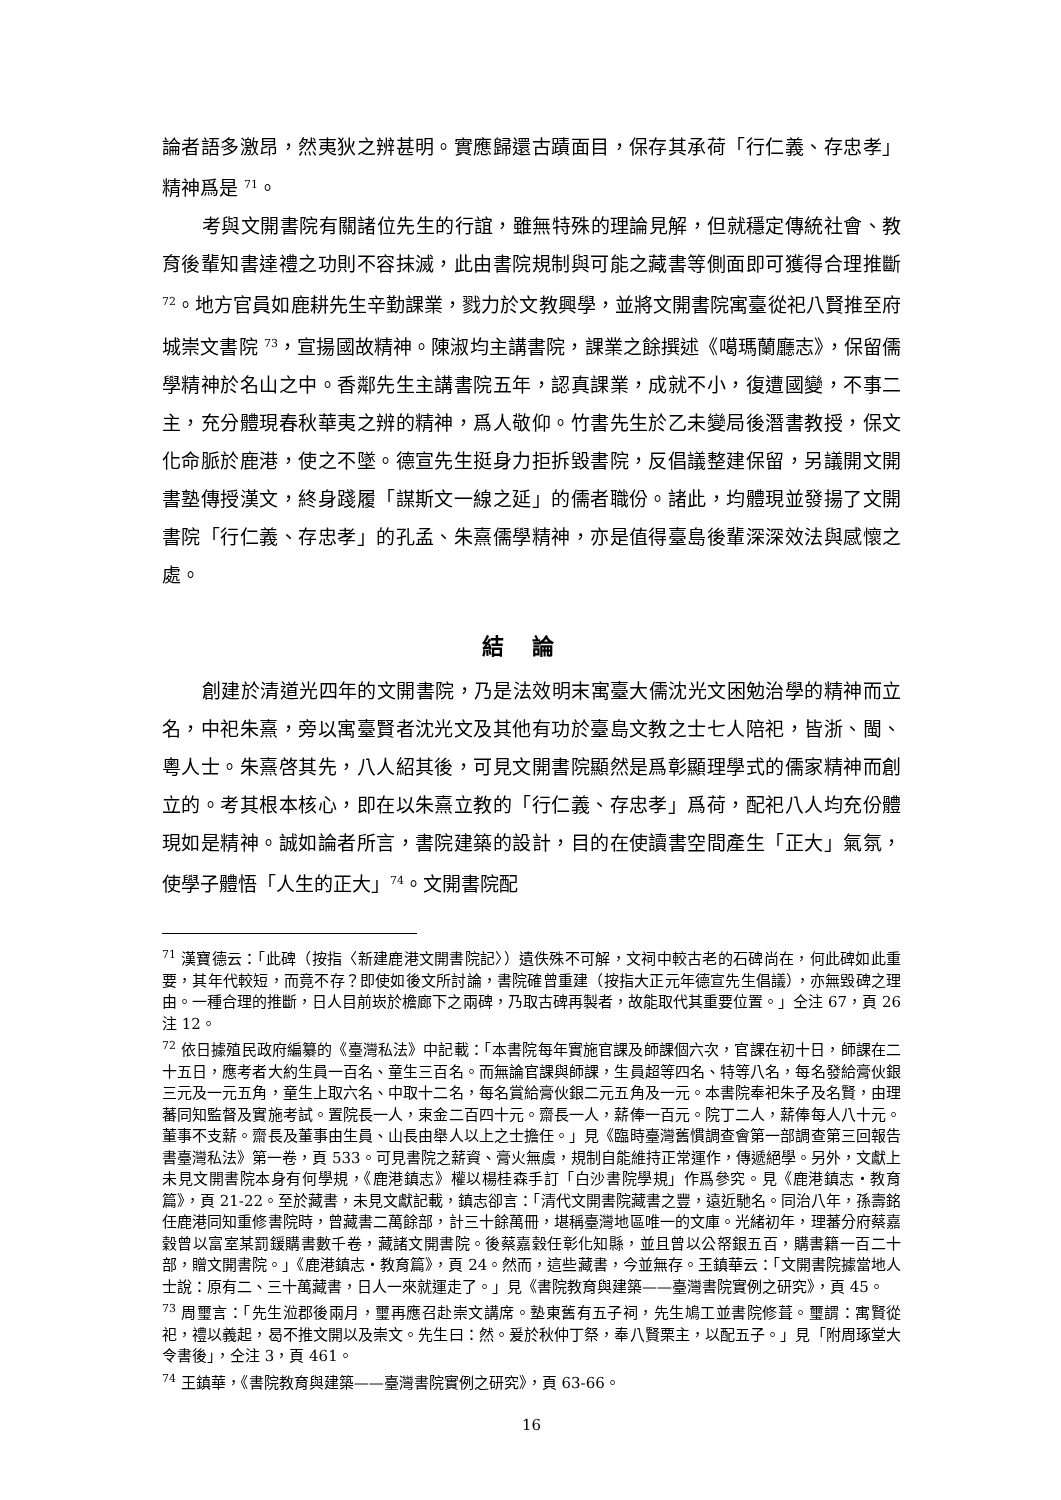論者語多激昂，然夷狄之辨甚明。實應歸還古蹟面目，保存其承荷「行仁義、存忠孝」精神爲是 <sup>71</sup>。
考與文開書院有關諸位先生的行誼，雖無特殊的理論見解，但就穩定傳統社會、教育後輩知書達禮之功則不容抹滅，此由書院規制與可能之藏書等側面即可獲得合理推斷 <sup>72</sup>。地方官員如鹿耕先生辛勤課業，戮力於文教興學，並將文開書院寓臺從祀八賢推至府城崇文書院 <sup>73</sup>，宣揚國故精神。陳淑均主講書院，課業之餘撰述《噶瑪蘭廳志》，保留儒學精神於名山之中。香鄰先生主講書院五年，認真課業，成就不小，復遭國變，不事二主，充分體現春秋華夷之辨的精神，爲人敬仰。竹書先生於乙未變局後潛書教授，保文化命脈於鹿港，使之不墜。德宣先生挺身力拒拆毀書院，反倡議整建保留，另議開文開書塾傳授漢文，終身踐履「謀斯文一線之延」的儒者職份。諸此，均體現並發揚了文開書院「行仁義、存忠孝」的孔孟、朱熹儒學精神，亦是值得臺島後輩深深效法與感懷之處。
結論
創建於清道光四年的文開書院，乃是法效明末寓臺大儒沈光文困勉治學的精神而立名，中祀朱熹，旁以寓臺賢者沈光文及其他有功於臺島文教之士七人陪祀，皆浙、閩、粵人士。朱熹啓其先，八人紹其後，可見文開書院顯然是爲彰顯理學式的儒家精神而創立的。考其根本核心，即在以朱熹立教的「行仁義、存忠孝」爲荷，配祀八人均充份體現如是精神。誠如論者所言，書院建築的設計，目的在使讀書空間產生「正大」氣氛，使學子體悟「人生的正大」<sup>74</sup>。文開書院配
<sup>71</sup> 漢寶德云：「此碑（按指〈新建鹿港文開書院記〉）遺佚殊不可解，文祠中較古老的石碑尚在，何此碑如此重要，其年代較短，而竟不存？即使如後文所討論，書院確曾重建（按指大正元年德宣先生倡議），亦無毀碑之理由。一種合理的推斷，日人目前崁於檐廊下之兩碑，乃取古碑再製者，故能取代其重要位置。」仝注 67，頁 26 注 12。
<sup>72</sup> 依日據殖民政府編纂的《臺灣私法》中記載：「本書院每年實施官課及師課個六次，官課在初十日，師課在二十五日，應考者大約生員一百名、童生三百名。而無論官課與師課，生員超等四名、特等八名，每名發給膏伙銀三元及一元五角，童生上取六名、中取十二名，每名賞給膏伙銀二元五角及一元。本書院奉祀朱子及名賢，由理蕃同知監督及實施考試。置院長一人，束金二百四十元。齋長一人，薪俸一百元。院丁二人，薪俸每人八十元。董事不支薪。齋長及董事由生員、山長由舉人以上之士擔任。」見《臨時臺灣舊慣調查會第一部調查第三回報告書臺灣私法》第一卷，頁 533。可見書院之薪資、膏火無虞，規制自能維持正常運作，傳遞絕學。另外，文獻上未見文開書院本身有何學規，《鹿港鎮志》權以楊桂森手訂「白沙書院學規」作爲參究。見《鹿港鎮志・教育篇》，頁 21-22。至於藏書，未見文獻記載，鎮志卻言：「清代文開書院藏書之豐，遠近馳名。同治八年，孫壽銘任鹿港同知重修書院時，曾藏書二萬餘部，計三十餘萬冊，堪稱臺灣地區唯一的文庫。光緒初年，理蕃分府蔡嘉穀曾以富室某罰鍰購書數千卷，藏諸文開書院。後蔡嘉穀任彰化知縣，並且曾以公帑銀五百，購書籍一百二十部，贈文開書院。」《鹿港鎮志・教育篇》，頁 24。然而，這些藏書，今並無存。王鎮華云：「文開書院據當地人士說：原有二、三十萬藏書，日人一來就運走了。」見《書院教育與建築——臺灣書院實例之研究》，頁 45。
<sup>73</sup> 周璽言：「先生涖郡後兩月，璽再應召赴崇文講席。塾東舊有五子祠，先生鳩工並書院修葺。璽謂：寓賢從祀，禮以義起，曷不推文開以及崇文。先生曰：然。爰於秋仲丁祭，奉八賢栗主，以配五子。」見「附周琢堂大令書後」，仝注 3，頁 461。
<sup>74</sup> 王鎮華，《書院教育與建築——臺灣書院實例之研究》，頁 63-66。
16